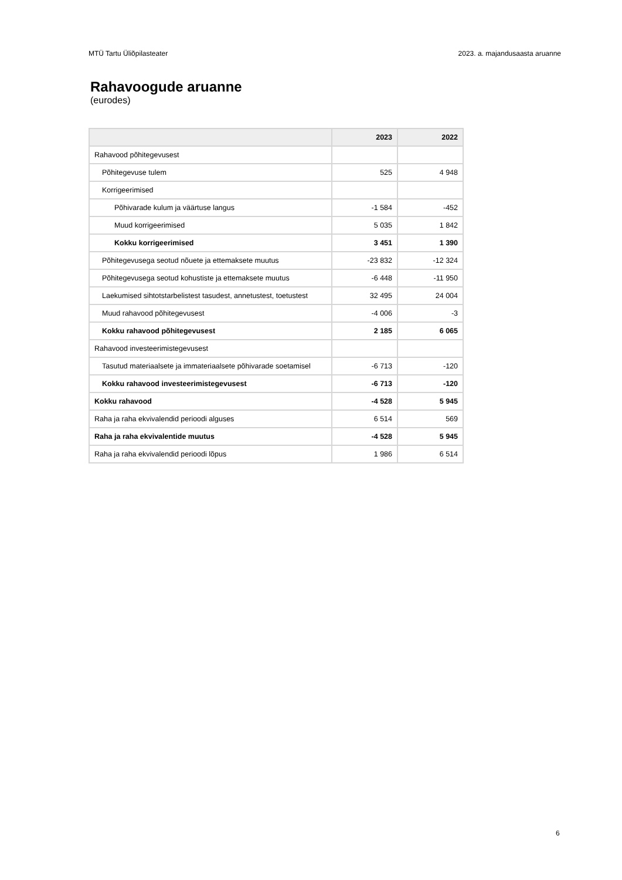MTÜ Tartu Üliõpilasteater 2023. a. majandusaasta aruanne
Rahavoogude aruanne
(eurodes)
| | 2023 | 2022 |
| --- | --- | --- |
| Rahavood põhitegevusest | | |
| Põhitegevuse tulem | 525 | 4 948 |
| Korrigeerimised | | |
| Põhivarade kulum ja väärtuse langus | -1 584 | -452 |
| Muud korrigeerimised | 5 035 | 1 842 |
| Kokku korrigeerimised | 3 451 | 1 390 |
| Põhitegevusega seotud nõuete ja ettemaksete muutus | -23 832 | -12 324 |
| Põhitegevusega seotud kohustiste ja ettemaksete muutus | -6 448 | -11 950 |
| Laekumised sihtotstarbelistest tasudest, annetustest, toetustest | 32 495 | 24 004 |
| Muud rahavood põhitegevusest | -4 006 | -3 |
| Kokku rahavood põhitegevusest | 2 185 | 6 065 |
| Rahavood investeerimistegevusest | | |
| Tasutud materiaalsete ja immateriaalsete põhivarade soetamisel | -6 713 | -120 |
| Kokku rahavood investeerimistegevusest | -6 713 | -120 |
| Kokku rahavood | -4 528 | 5 945 |
| Raha ja raha ekvivalendid perioodi alguses | 6 514 | 569 |
| Raha ja raha ekvivalentide muutus | -4 528 | 5 945 |
| Raha ja raha ekvivalendid perioodi lõpus | 1 986 | 6 514 |
6